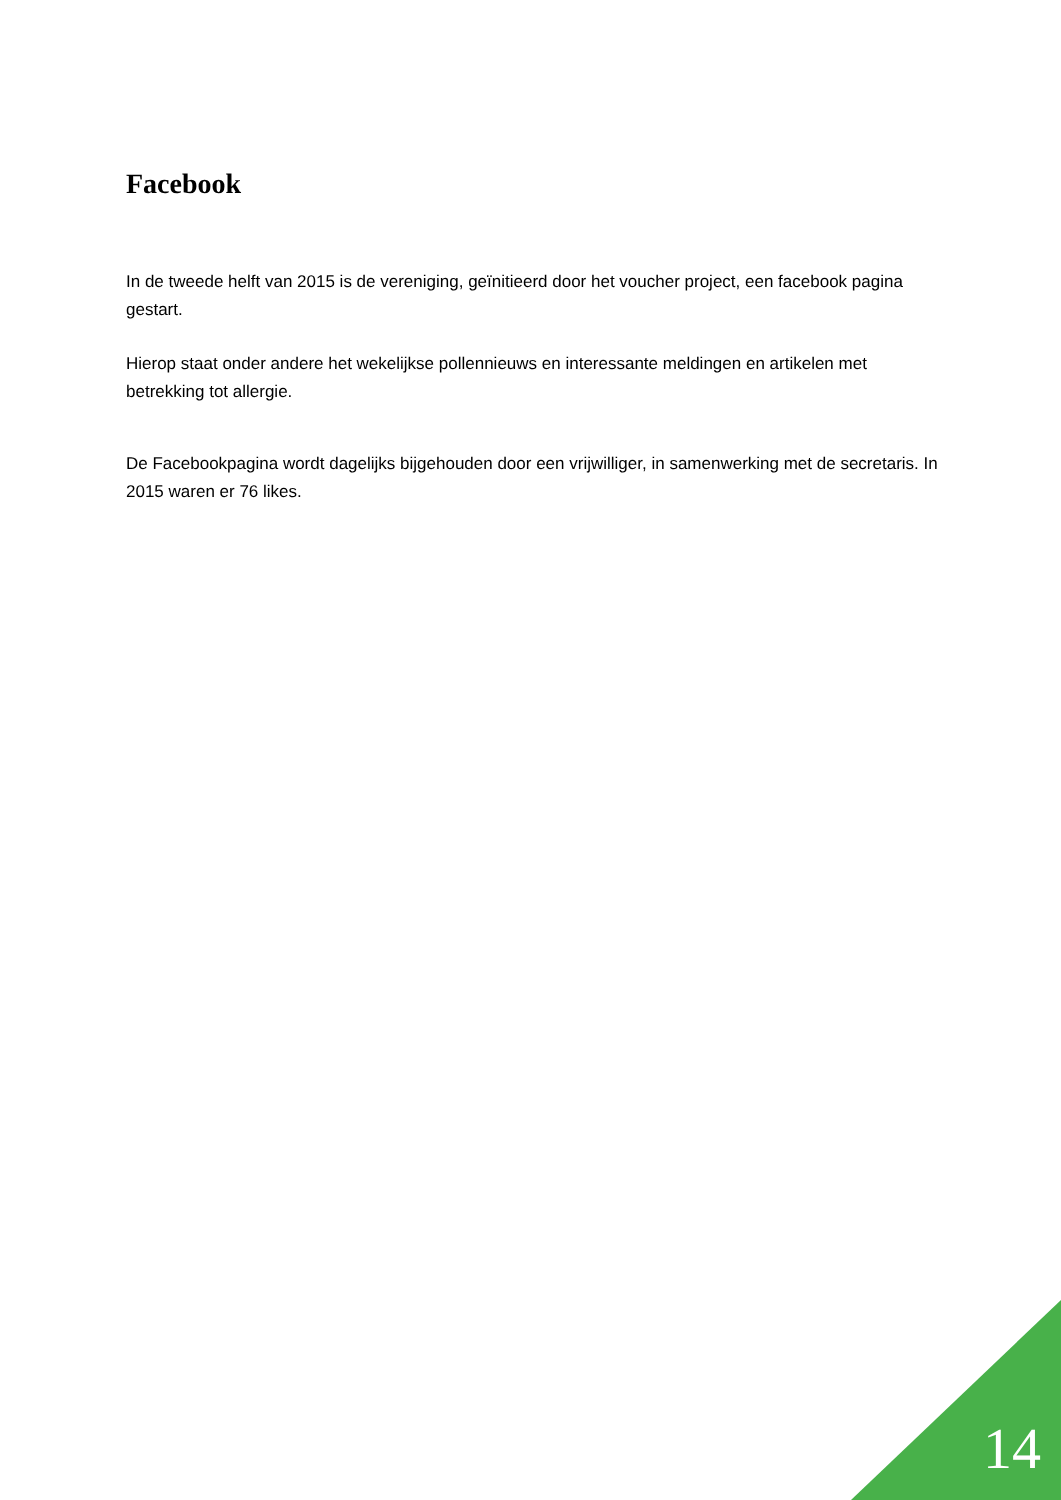Facebook
In de tweede helft van 2015 is de vereniging, geïnitieerd door het voucher project, een facebook pagina gestart.
Hierop staat onder andere het wekelijkse pollennieuws en interessante meldingen en artikelen met betrekking tot allergie.
De Facebookpagina wordt dagelijks bijgehouden door een vrijwilliger, in samenwerking met de secretaris. In 2015 waren er 76 likes.
14